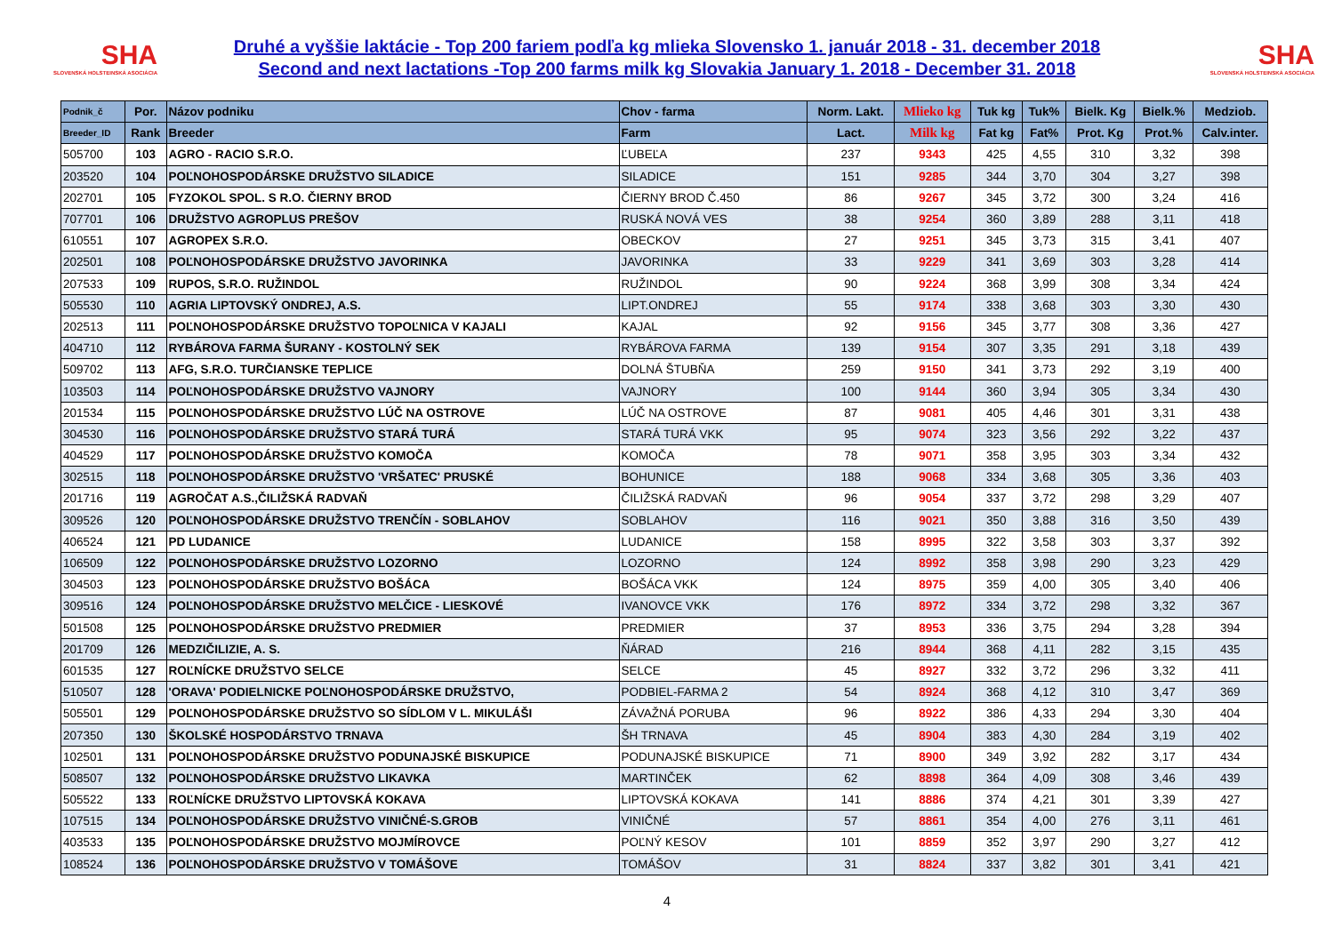SHA
SLOVENSKÁ HOLSTEINSKÁ ASOCIÁCIA
Druhé a vyššie laktácie - Top 200 fariem podľa kg mlieka Slovensko 1. január 2018 - 31. december 2018
Second and next lactations -Top 200 farms milk kg Slovakia January 1. 2018 - December 31. 2018
SHA
SLOVENSKÁ HOLSTEINSKÁ ASOCIÁCIA
| Podnik_č | Por. | Názov podniku | Chov - farma | Norm. Lakt. | Mlieko kg | Tuk kg | Tuk% | Bielk. Kg | Bielk.% | Medziob. |
| --- | --- | --- | --- | --- | --- | --- | --- | --- | --- | --- |
| Breeder_ID | Rank | Breeder | Farm | Lact. | Milk kg | Fat kg | Fat% | Prot. Kg | Prot.% | Calv.inter. |
| 505700 | 103 | AGRO - RACIO S.R.O. | ĽUBEĽA | 237 | 9343 | 425 | 4,55 | 310 | 3,32 | 398 |
| 203520 | 104 | POĽNOHOSPODÁRSKE DRUŽSTVO SILADICE | SILADICE | 151 | 9285 | 344 | 3,70 | 304 | 3,27 | 398 |
| 202701 | 105 | FYZOKOL SPOL. S R.O. ČIERNY BROD | ČIERNY BROD Č.450 | 86 | 9267 | 345 | 3,72 | 300 | 3,24 | 416 |
| 707701 | 106 | DRUŽSTVO AGROPLUS PREŠOV | RUSKÁ NOVÁ VES | 38 | 9254 | 360 | 3,89 | 288 | 3,11 | 418 |
| 610551 | 107 | AGROPEX S.R.O. | OBECKOV | 27 | 9251 | 345 | 3,73 | 315 | 3,41 | 407 |
| 202501 | 108 | POĽNOHOSPODÁRSKE DRUŽSTVO JAVORINKA | JAVORINKA | 33 | 9229 | 341 | 3,69 | 303 | 3,28 | 414 |
| 207533 | 109 | RUPOS, S.R.O. RUŽINDOL | RUŽINDOL | 90 | 9224 | 368 | 3,99 | 308 | 3,34 | 424 |
| 505530 | 110 | AGRIA LIPTOVSKÝ ONDREJ, A.S. | LIPT.ONDREJ | 55 | 9174 | 338 | 3,68 | 303 | 3,30 | 430 |
| 202513 | 111 | POĽNOHOSPODÁRSKE DRUŽSTVO TOPOĽNICA V KAJALI | KAJAL | 92 | 9156 | 345 | 3,77 | 308 | 3,36 | 427 |
| 404710 | 112 | RYBÁROVA FARMA ŠURANY - KOSTOLNÝ SEK | RYBÁROVA FARMA | 139 | 9154 | 307 | 3,35 | 291 | 3,18 | 439 |
| 509702 | 113 | AFG, S.R.O. TURČIANSKE TEPLICE | DOLNÁ ŠTUBŇA | 259 | 9150 | 341 | 3,73 | 292 | 3,19 | 400 |
| 103503 | 114 | POĽNOHOSPODÁRSKE DRUŽSTVO VAJNORY | VAJNORY | 100 | 9144 | 360 | 3,94 | 305 | 3,34 | 430 |
| 201534 | 115 | POĽNOHOSPODÁRSKE DRUŽSTVO LÚČ NA OSTROVE | LÚČ NA OSTROVE | 87 | 9081 | 405 | 4,46 | 301 | 3,31 | 438 |
| 304530 | 116 | POĽNOHOSPODÁRSKE DRUŽSTVO STARÁ TURÁ | STARÁ TURÁ VKK | 95 | 9074 | 323 | 3,56 | 292 | 3,22 | 437 |
| 404529 | 117 | POĽNOHOSPODÁRSKE DRUŽSTVO KOMOČA | KOMOČA | 78 | 9071 | 358 | 3,95 | 303 | 3,34 | 432 |
| 302515 | 118 | POĽNOHOSPODÁRSKE DRUŽSTVO 'VRŠATEC' PRUSKÉ | BOHUNICE | 188 | 9068 | 334 | 3,68 | 305 | 3,36 | 403 |
| 201716 | 119 | AGROČAT A.S.,ČILIŽSKÁ RADVAŇ | ČILIŽSKÁ RADVAŇ | 96 | 9054 | 337 | 3,72 | 298 | 3,29 | 407 |
| 309526 | 120 | POĽNOHOSPODÁRSKE DRUŽSTVO TRENČÍN - SOBLAHOV | SOBLAHOV | 116 | 9021 | 350 | 3,88 | 316 | 3,50 | 439 |
| 406524 | 121 | PD LUDANICE | LUDANICE | 158 | 8995 | 322 | 3,58 | 303 | 3,37 | 392 |
| 106509 | 122 | POĽNOHOSPODÁRSKE DRUŽSTVO LOZORNO | LOZORNO | 124 | 8992 | 358 | 3,98 | 290 | 3,23 | 429 |
| 304503 | 123 | POĽNOHOSPODÁRSKE DRUŽSTVO BOŠÁCA | BOŠÁCA VKK | 124 | 8975 | 359 | 4,00 | 305 | 3,40 | 406 |
| 309516 | 124 | POĽNOHOSPODÁRSKE DRUŽSTVO MELČICE - LIESKOVÉ | IVANOVCE VKK | 176 | 8972 | 334 | 3,72 | 298 | 3,32 | 367 |
| 501508 | 125 | POĽNOHOSPODÁRSKE DRUŽSTVO PREDMIER | PREDMIER | 37 | 8953 | 336 | 3,75 | 294 | 3,28 | 394 |
| 201709 | 126 | MEDZIČILIZIE, A. S. | ŇÁRAD | 216 | 8944 | 368 | 4,11 | 282 | 3,15 | 435 |
| 601535 | 127 | ROĽNÍCKE DRUŽSTVO SELCE | SELCE | 45 | 8927 | 332 | 3,72 | 296 | 3,32 | 411 |
| 510507 | 128 | 'ORAVA' PODIELNICKE POĽNOHOSPODÁRSKE DRUŽSTVO, | PODBIEL-FARMA 2 | 54 | 8924 | 368 | 4,12 | 310 | 3,47 | 369 |
| 505501 | 129 | POĽNOHOSPODÁRSKE DRUŽSTVO SO SÍDLOM V L. MIKULÁŠI | ZÁVAŽNÁ PORUBA | 96 | 8922 | 386 | 4,33 | 294 | 3,30 | 404 |
| 207350 | 130 | ŠKOLSKÉ HOSPODÁRSTVO TRNAVA | ŠH TRNAVA | 45 | 8904 | 383 | 4,30 | 284 | 3,19 | 402 |
| 102501 | 131 | POĽNOHOSPODÁRSKE DRUŽSTVO PODUNAJSKÉ BISKUPICE | PODUNAJSKÉ BISKUPICE | 71 | 8900 | 349 | 3,92 | 282 | 3,17 | 434 |
| 508507 | 132 | POĽNOHOSPODÁRSKE DRUŽSTVO LIKAVKA | MARTINČEK | 62 | 8898 | 364 | 4,09 | 308 | 3,46 | 439 |
| 505522 | 133 | ROĽNÍCKE DRUŽSTVO LIPTOVSKÁ KOKAVA | LIPTOVSKÁ KOKAVA | 141 | 8886 | 374 | 4,21 | 301 | 3,39 | 427 |
| 107515 | 134 | POĽNOHOSPODÁRSKE DRUŽSTVO VINIČNÉ-S.GROB | VINIČNÉ | 57 | 8861 | 354 | 4,00 | 276 | 3,11 | 461 |
| 403533 | 135 | POĽNOHOSPODÁRSKE DRUŽSTVO MOJMÍROVCE | POĽNÝ KESOV | 101 | 8859 | 352 | 3,97 | 290 | 3,27 | 412 |
| 108524 | 136 | POĽNOHOSPODÁRSKE DRUŽSTVO V TOMÁŠOVE | TOMÁŠOV | 31 | 8824 | 337 | 3,82 | 301 | 3,41 | 421 |
4